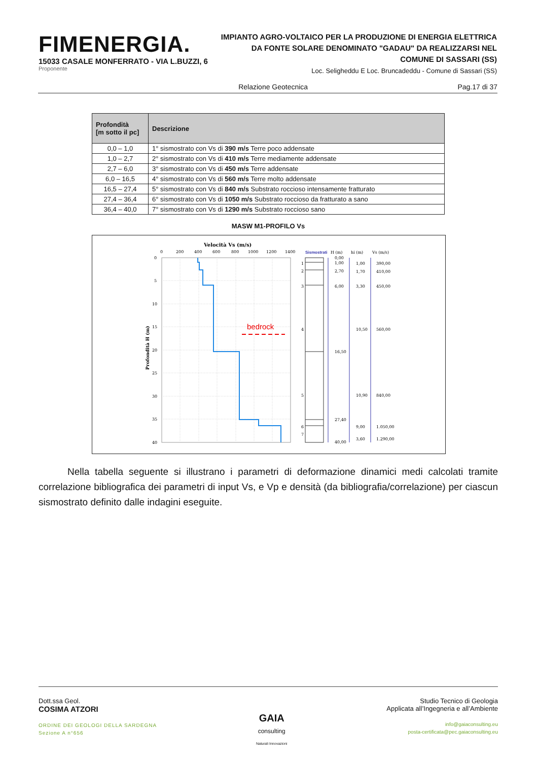FIMENERGIA.
15033 CASALE MONFERRATO - VIA L.BUZZI, 6
Proponente
IMPIANTO AGRO-VOLTAICO PER LA PRODUZIONE DI ENERGIA ELETTRICA
DA FONTE SOLARE DENOMINATO "GADAU" DA REALIZZARSI NEL
COMUNE DI SASSARI (SS)
Loc. Seligheddu E Loc. Bruncadeddu - Comune di Sassari (SS)
Relazione Geotecnica Pag.17 di 37
| Profondità [m sotto il pc] | Descrizione |
| --- | --- |
| 0,0 – 1,0 | 1° sismostrato con Vs di 390 m/s Terre poco addensate |
| 1,0 – 2,7 | 2° sismostrato con Vs di 410 m/s Terre mediamente addensate |
| 2,7 – 6,0 | 3° sismostrato con Vs di 450 m/s Terre addensate |
| 6,0 – 16,5 | 4° sismostrato con Vs di 560 m/s Terre molto addensate |
| 16,5 – 27,4 | 5° sismostrato con Vs di 840 m/s Substrato roccioso intensamente fratturato |
| 27,4 – 36,4 | 6° sismostrato con Vs di 1050 m/s Substrato roccioso da fratturato a sano |
| 36,4 – 40,0 | 7° sismostrato con Vs di 1290 m/s Substrato roccioso sano |
MASW M1-PROFILO Vs
Velocità Vs (m/s)
0
200
400
600
800
1000
1200
1400
0
5
10
15
20
25
30
35
40
Profondità H (m)
bedrock
Sismostrati
H (m)
hi (m)
Vs (m/s)
1
2
3
4
5
6
0,00
1,00
2,70
6,00
16,50
27,40
40,00
1,00
1,70
3,30
10,50
10,90
9,00
3,60
390,00
410,00
450,00
560,00
840,00
1.050,00
1.290,00
7
   Nella tabella seguente si illustrano i parametri di deformazione dinamici medi calcolati tramite correlazione bibliografica dei parametri di input Vs, e Vp e densità (da bibliografia/correlazione) per ciascun sismostrato definito dalle indagini eseguite.
Dott.ssa Geol.
COSIMA ATZORI
ORDINE DEI GEOLOGI DELLA SARDEGNA
Sezione A n°656
GAIA
consulting
Naturali Innovazioni
Studio Tecnico di Geologia
Applicata all’Ingegneria e all’Ambiente
info@gaiaconsulting.eu
posta-certificata@pec.gaiaconsulting.eu